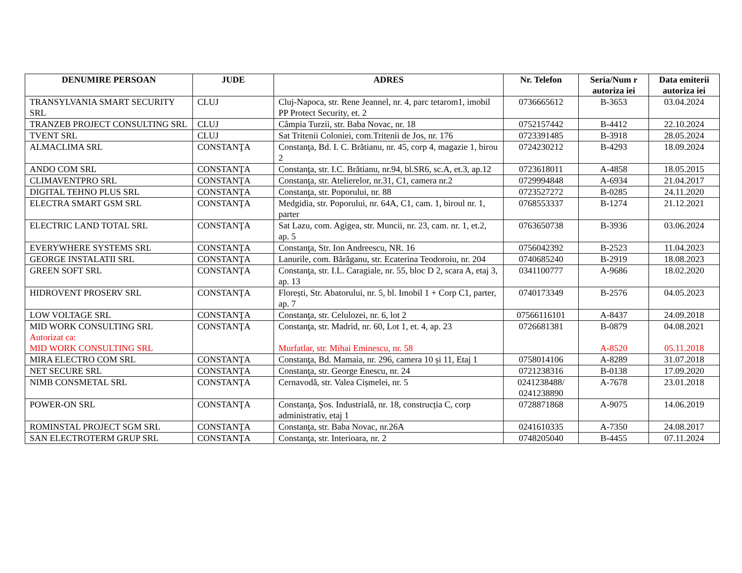| DENUMIRE PERSOAN | JUDE | ADRES | Nr. Telefon | Seria/Num r autoriza iei | Data emiterii autoriza iei |
| --- | --- | --- | --- | --- | --- |
| TRANSYLVANIA SMART SECURITY SRL | CLUJ | Cluj-Napoca, str. Rene Jeannel, nr. 4, parc tetarom1, imobil PP Protect Security, et. 2 | 0736665612 | B-3653 | 03.04.2024 |
| TRANZEB PROJECT CONSULTING SRL | CLUJ | Câmpia Turzii, str. Baba Novac, nr. 18 | 0752157442 | B-4412 | 22.10.2024 |
| TVENT SRL | CLUJ | Sat Tritenii Coloniei, com.Tritenii de Jos, nr. 176 | 0723391485 | B-3918 | 28.05.2024 |
| ALMACLIMA SRL | CONSTANŢA | Constanţa, Bd. I. C. Brătianu, nr. 45, corp 4, magazie 1, birou 2 | 0724230212 | B-4293 | 18.09.2024 |
| ANDO COM SRL | CONSTANŢA | Constanţa, str. I.C. Brătianu, nr.94, bl.SR6, sc.A, et.3, ap.12 | 0723618011 | A-4858 | 18.05.2015 |
| CLIMAVENTPRO SRL | CONSTANŢA | Constanţa, str. Atelierelor, nr.31, C1, camera nr.2 | 0729994848 | A-6934 | 21.04.2017 |
| DIGITAL TEHNO PLUS SRL | CONSTANŢA | Constanţa, str. Poporului, nr. 88 | 0723527272 | B-0285 | 24.11.2020 |
| ELECTRA SMART GSM SRL | CONSTANŢA | Medgidia, str. Poporului, nr. 64A, C1, cam. 1, biroul nr. 1, parter | 0768553337 | B-1274 | 21.12.2021 |
| ELECTRIC LAND TOTAL SRL | CONSTANŢA | Sat Lazu, com. Agigea, str. Muncii, nr. 23, cam. nr. 1, et.2, ap. 5 | 0763650738 | B-3936 | 03.06.2024 |
| EVERYWHERE SYSTEMS SRL | CONSTANŢA | Constanţa, Str. Ion Andreescu, NR. 16 | 0756042392 | B-2523 | 11.04.2023 |
| GEORGE INSTALATII SRL | CONSTANŢA | Lanurile, com. Bărăganu, str. Ecaterina Teodoroiu, nr. 204 | 0740685240 | B-2919 | 18.08.2023 |
| GREEN SOFT SRL | CONSTANŢA | Constanţa, str. I.L. Caragiale, nr. 55, bloc D 2, scara A, etaj 3, ap. 13 | 0341100777 | A-9686 | 18.02.2020 |
| HIDROVENT PROSERV SRL | CONSTANŢA | Florești, Str. Abatorului, nr. 5, bl. Imobil 1 + Corp C1, parter, ap. 7 | 0740173349 | B-2576 | 04.05.2023 |
| LOW VOLTAGE SRL | CONSTANŢA | Constanţa, str. Celulozei, nr. 6, lot 2 | 07566116101 | A-8437 | 24.09.2018 |
| MID WORK CONSULTING SRL Autorizat ca: MID WORK CONSULTING SRL | CONSTANŢA | Constanţa, str. Madrid, nr. 60, Lot 1, et. 4, ap. 23 Murfatlar, str. Mihai Eminescu, nr. 58 | 0726681381 | B-0879 A-8520 | 04.08.2021 05.11.2018 |
| MIRA ELECTRO COM SRL | CONSTANŢA | Constanţa, Bd. Mamaia, nr. 296, camera 10 și 11, Etaj 1 | 0758014106 | A-8289 | 31.07.2018 |
| NET SECURE SRL | CONSTANŢA | Constanţa, str. George Enescu, nr. 24 | 0721238316 | B-0138 | 17.09.2020 |
| NIMB CONSMETAL SRL | CONSTANŢA | Cernavodă, str. Valea Cișmelei, nr. 5 | 0241238488/ 0241238890 | A-7678 | 23.01.2018 |
| POWER-ON SRL | CONSTANŢA | Constanţa, Șos. Industrială, nr. 18, construcția C, corp administrativ, etaj 1 | 0728871868 | A-9075 | 14.06.2019 |
| ROMINSTAL PROJECT SGM SRL | CONSTANŢA | Constanţa, str. Baba Novac, nr.26A | 0241610335 | A-7350 | 24.08.2017 |
| SAN ELECTROTERM GRUP SRL | CONSTANŢA | Constanţa, str. Interioara, nr. 2 | 0748205040 | B-4455 | 07.11.2024 |